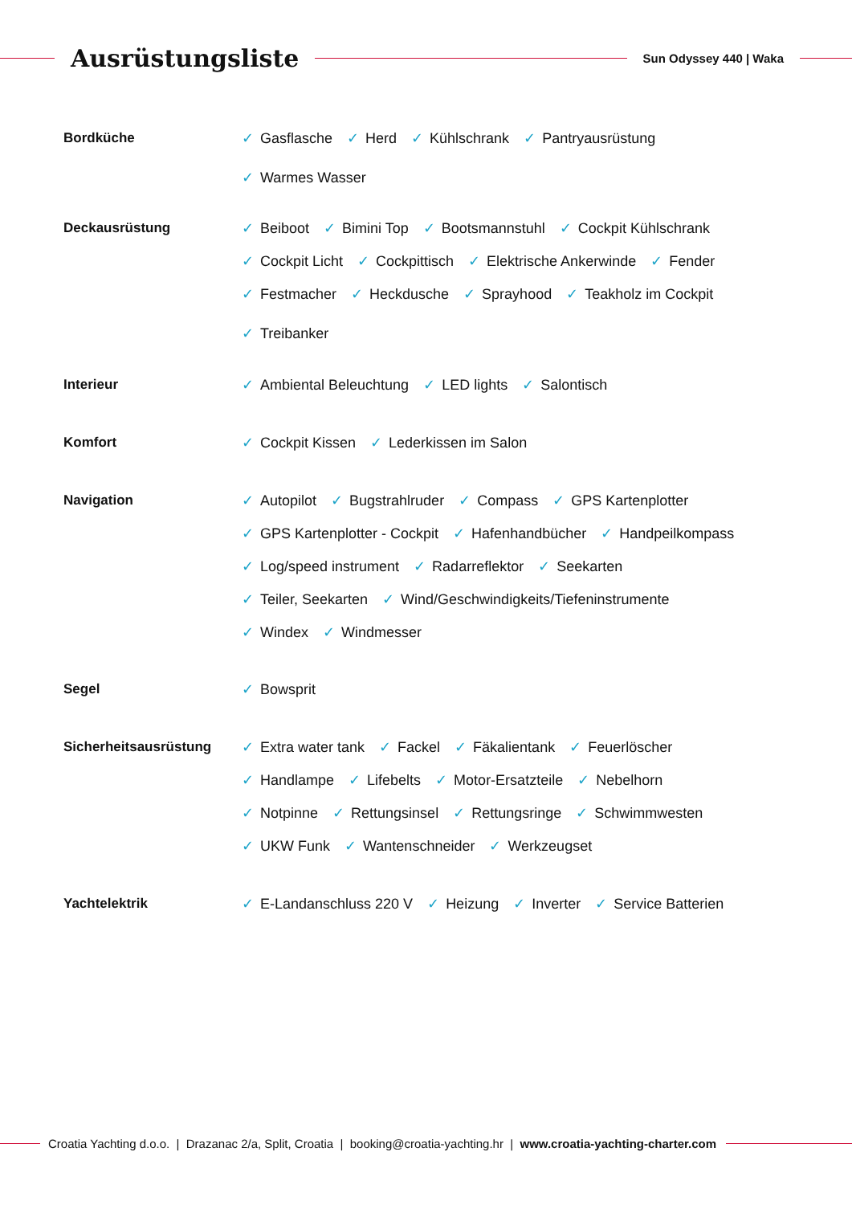Ausrüstungsliste
Sun Odyssey 440 | Waka
Bordküche
✓ Gasflasche ✓ Herd ✓ Kühlschrank ✓ Pantryausrüstung
✓ Warmes Wasser
Deckausrüstung
✓ Beiboot ✓ Bimini Top ✓ Bootsmannstuhl ✓ Cockpit Kühlschrank
✓ Cockpit Licht ✓ Cockpittisch ✓ Elektrische Ankerwinde ✓ Fender
✓ Festmacher ✓ Heckdusche ✓ Sprayhood ✓ Teakholz im Cockpit
✓ Treibanker
Interieur
✓ Ambiental Beleuchtung ✓ LED lights ✓ Salontisch
Komfort
✓ Cockpit Kissen ✓ Lederkissen im Salon
Navigation
✓ Autopilot ✓ Bugstrahlruder ✓ Compass ✓ GPS Kartenplotter
✓ GPS Kartenplotter - Cockpit ✓ Hafenhandbücher ✓ Handpeilkompass
✓ Log/speed instrument ✓ Radarreflektor ✓ Seekarten
✓ Teiler, Seekarten ✓ Wind/Geschwindigkeits/Tiefeninstrumente
✓ Windex ✓ Windmesser
Segel
✓ Bowsprit
Sicherheitsausrüstung
✓ Extra water tank ✓ Fackel ✓ Fäkalientank ✓ Feuerlöscher
✓ Handlampe ✓ Lifebelts ✓ Motor-Ersatzteile ✓ Nebelhorn
✓ Notpinne ✓ Rettungsinsel ✓ Rettungsringe ✓ Schwimmwesten
✓ UKW Funk ✓ Wantenschneider ✓ Werkzeugset
Yachtelektrik
✓ E-Landanschluss 220 V ✓ Heizung ✓ Inverter ✓ Service Batterien
Croatia Yachting d.o.o. | Drazanac 2/a, Split, Croatia | booking@croatia-yachting.hr | www.croatia-yachting-charter.com